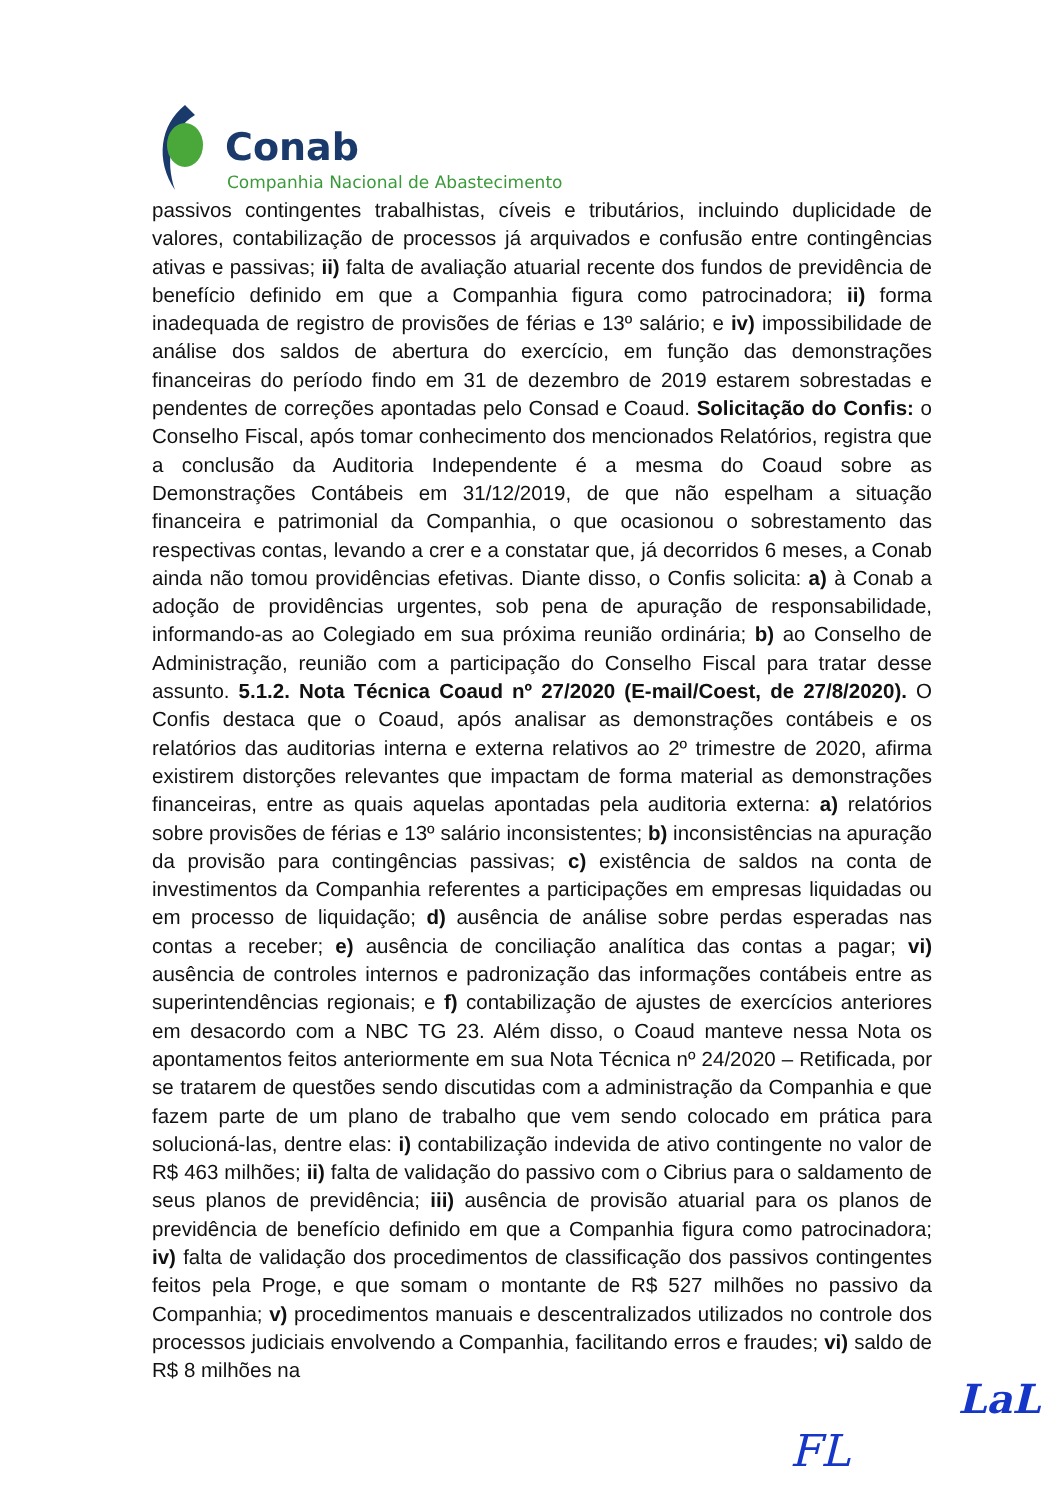Conab
Companhia Nacional de Abastecimento
passivos contingentes trabalhistas, cíveis e tributários, incluindo duplicidade de valores, contabilização de processos já arquivados e confusão entre contingências ativas e passivas; ii) falta de avaliação atuarial recente dos fundos de previdência de benefício definido em que a Companhia figura como patrocinadora; ii) forma inadequada de registro de provisões de férias e 13º salário; e iv) impossibilidade de análise dos saldos de abertura do exercício, em função das demonstrações financeiras do período findo em 31 de dezembro de 2019 estarem sobrestadas e pendentes de correções apontadas pelo Consad e Coaud. Solicitação do Confis: o Conselho Fiscal, após tomar conhecimento dos mencionados Relatórios, registra que a conclusão da Auditoria Independente é a mesma do Coaud sobre as Demonstrações Contábeis em 31/12/2019, de que não espelham a situação financeira e patrimonial da Companhia, o que ocasionou o sobrestamento das respectivas contas, levando a crer e a constatar que, já decorridos 6 meses, a Conab ainda não tomou providências efetivas. Diante disso, o Confis solicita: a) à Conab a adoção de providências urgentes, sob pena de apuração de responsabilidade, informando-as ao Colegiado em sua próxima reunião ordinária; b) ao Conselho de Administração, reunião com a participação do Conselho Fiscal para tratar desse assunto. 5.1.2. Nota Técnica Coaud nº 27/2020 (E-mail/Coest, de 27/8/2020). O Confis destaca que o Coaud, após analisar as demonstrações contábeis e os relatórios das auditorias interna e externa relativos ao 2º trimestre de 2020, afirma existirem distorções relevantes que impactam de forma material as demonstrações financeiras, entre as quais aquelas apontadas pela auditoria externa: a) relatórios sobre provisões de férias e 13º salário inconsistentes; b) inconsistências na apuração da provisão para contingências passivas; c) existência de saldos na conta de investimentos da Companhia referentes a participações em empresas liquidadas ou em processo de liquidação; d) ausência de análise sobre perdas esperadas nas contas a receber; e) ausência de conciliação analítica das contas a pagar; vi) ausência de controles internos e padronização das informações contábeis entre as superintendências regionais; e f) contabilização de ajustes de exercícios anteriores em desacordo com a NBC TG 23. Além disso, o Coaud manteve nessa Nota os apontamentos feitos anteriormente em sua Nota Técnica nº 24/2020 – Retificada, por se tratarem de questões sendo discutidas com a administração da Companhia e que fazem parte de um plano de trabalho que vem sendo colocado em prática para solucioná-las, dentre elas: i) contabilização indevida de ativo contingente no valor de R$ 463 milhões; ii) falta de validação do passivo com o Cibrius para o saldamento de seus planos de previdência; iii) ausência de provisão atuarial para os planos de previdência de benefício definido em que a Companhia figura como patrocinadora; iv) falta de validação dos procedimentos de classificação dos passivos contingentes feitos pela Proge, e que somam o montante de R$ 527 milhões no passivo da Companhia; v) procedimentos manuais e descentralizados utilizados no controle dos processos judiciais envolvendo a Companhia, facilitando erros e fraudes; vi) saldo de R$ 8 milhões na
LaL
FL